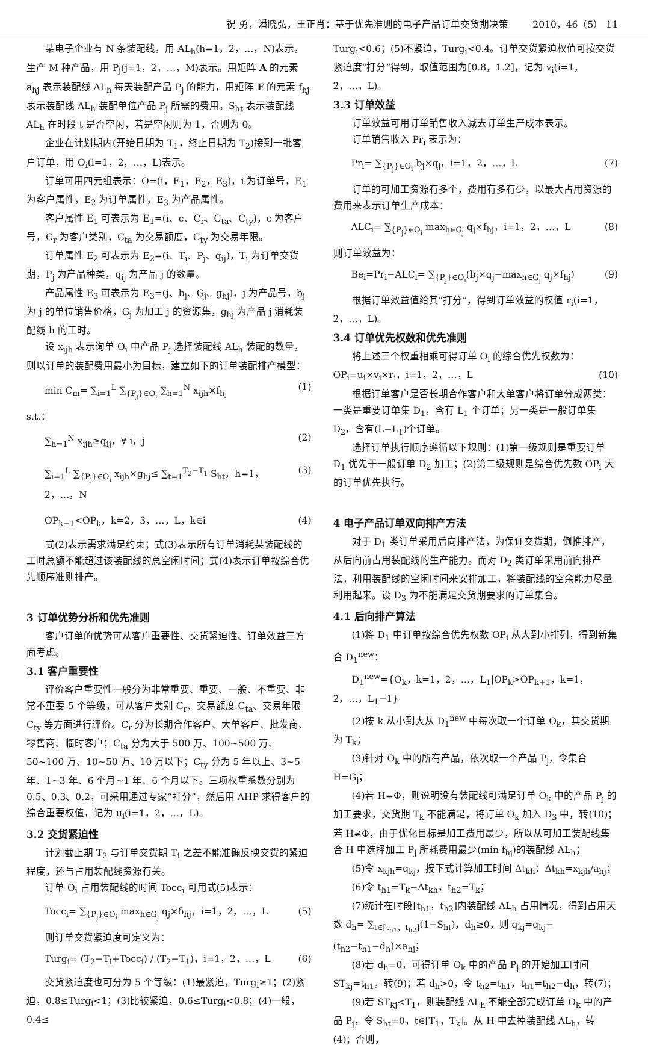祝 勇，潘晓弘，王正肖：基于优先准则的电子产品订单交货期决策 2010，46（5） 11
某电子企业有 N 条装配线，用 AL<sub>h</sub>(h=1，2，…，N)表示，生产 M 种产品，用 P<sub>j</sub>(j=1，2，…，M)表示。用矩阵 A 的元素 a<sub>hj</sub> 表示装配线 AL<sub>h</sub> 每天装配产品 P<sub>j</sub> 的能力，用矩阵 F 的元素 f<sub>hj</sub> 表示装配线 AL<sub>h</sub> 装配单位产品 P<sub>j</sub> 所需的费用。S<sub>ht</sub> 表示装配线 AL<sub>h</sub> 在时段 t 是否空闲，若是空闲则为 1，否则为 0。
企业在计划期内(开始日期为 T<sub>1</sub>，终止日期为 T<sub>2</sub>)接到一批客户订单，用 O<sub>i</sub>(i=1，2，…，L)表示。
订单可用四元组表示：O=(i，E<sub>1</sub>，E<sub>2</sub>，E<sub>3</sub>)，i 为订单号，E<sub>1</sub> 为客户属性，E<sub>2</sub> 为订单属性，E<sub>3</sub> 为产品属性。
客户属性 E<sub>1</sub> 可表示为 E<sub>1</sub>=(i、c、C<sub>r</sub>、C<sub>ta</sub>、C<sub>ty</sub>)，c 为客户号，C<sub>r</sub> 为客户类别，C<sub>ta</sub> 为交易额度，C<sub>ty</sub> 为交易年限。
订单属性 E<sub>2</sub> 可表示为 E<sub>2</sub>=(i、T<sub>i</sub>、P<sub>j</sub>、q<sub>ij</sub>)，T<sub>i</sub> 为订单交货期，P<sub>j</sub> 为产品种类，q<sub>ij</sub> 为产品 j 的数量。
产品属性 E<sub>3</sub> 可表示为 E<sub>3</sub>=(j、b<sub>j</sub>、G<sub>j</sub>、g<sub>hj</sub>)，j 为产品号，b<sub>j</sub> 为 j 的单位销售价格，G<sub>j</sub> 为加工 j 的资源集，g<sub>hj</sub> 为产品 j 消耗装配线 h 的工时。
设 x<sub>ijh</sub> 表示询单 O<sub>i</sub> 中产品 P<sub>j</sub> 选择装配线 AL<sub>h</sub> 装配的数量，则以订单的装配费用最小为目标，建立如下的订单装配排产模型：
min C<sub>m</sub>= ∑<sub>i=1</sub><sup>L</sup> ∑<sub>{P<sub>j</sub>}∈O<sub>i</sub></sub> ∑<sub>h=1</sub><sup>N</sup> x<sub>ijh</sub>×f<sub>hj</sub> (1)
s.t.：
∑<sub>h=1</sub><sup>N</sup> x<sub>ijh</sub>≥q<sub>ij</sub>，∀ i，j (2)
∑<sub>i=1</sub><sup>L</sup> ∑<sub>{P<sub>j</sub>}∈O<sub>i</sub></sub> x<sub>ijh</sub>×g<sub>hj</sub>≤ ∑<sub>t=1</sub><sup>T<sub>2</sub>−T<sub>1</sub></sup> S<sub>ht</sub>，h=1，2，…，N (3)
OP<sub>k−1</sub><OP<sub>k</sub>，k=2，3，…，L，k∈i (4)
式(2)表示需求满足约束；式(3)表示所有订单消耗某装配线的工时总额不能超过该装配线的总空闲时间；式(4)表示订单按综合优先顺序准则排产。
3 订单优势分析和优先准则
客户订单的优势可从客户重要性、交货紧迫性、订单效益三方面考虑。
3.1 客户重要性
评价客户重要性一般分为非常重要、重要、一般、不重要、非常不重要 5 个等级，可从客户类别 C<sub>r</sub>、交易额度 C<sub>ta</sub>、交易年限 C<sub>ty</sub> 等方面进行评价。C<sub>r</sub> 分为长期合作客户、大单客户、批发商、零售商、临时客户；C<sub>ta</sub> 分为大于 500 万、100~500 万、50~100 万、10~50 万、10 万以下；C<sub>ty</sub> 分为 5 年以上、3~5 年、1~3 年、6 个月~1 年、6 个月以下。三项权重系数分别为 0.5、0.3、0.2，可采用通过专家“打分”，然后用 AHP 求得客户的综合重要权值，记为 u<sub>i</sub>(i=1，2，…，L)。
3.2 交货紧迫性
计划截止期 T<sub>2</sub> 与订单交货期 T<sub>i</sub> 之差不能准确反映交货的紧迫程度，还与占用装配线资源有关。
订单 O<sub>i</sub> 占用装配线的时间 Tocc<sub>i</sub> 可用式(5)表示：
Tocc<sub>i</sub>= ∑<sub>{P<sub>j</sub>}∈O<sub>i</sub></sub> max<sub>h∈G<sub>j</sub></sub> q<sub>j</sub>×δ<sub>hj</sub>，i=1，2，…，L (5)
则订单交货紧迫度可定义为：
Turg<sub>i</sub>= (T<sub>2</sub>−T<sub>i</sub>+Tocc<sub>i</sub>) / (T<sub>2</sub>−T<sub>1</sub>)，i=1，2，…，L (6)
交货紧迫度也可分为 5 个等级：(1)最紧迫，Turg<sub>i</sub>≥1；(2)紧迫，0.8≤Turg<sub>i</sub><1；(3)比较紧迫，0.6≤Turg<sub>i</sub><0.8；(4)一般，0.4≤
Turg<sub>i</sub><0.6；(5)不紧迫，Turg<sub>i</sub><0.4。订单交货紧迫权值可按交货紧迫度“打分”得到，取值范围为[0.8，1.2]，记为 v<sub>i</sub>(i=1，2，…，L)。
3.3 订单效益
订单效益可用订单销售收入减去订单生产成本表示。
订单销售收入 Pr<sub>i</sub> 表示为：
Pr<sub>i</sub>= ∑<sub>{P<sub>j</sub>}∈O<sub>i</sub></sub> b<sub>j</sub>×q<sub>j</sub>，i=1，2，…，L (7)
订单的可加工资源有多个，费用有多有少，以最大占用资源的费用来表示订单生产成本：
ALC<sub>i</sub>= ∑<sub>{P<sub>j</sub>}∈O<sub>i</sub></sub> max<sub>h∈G<sub>j</sub></sub> q<sub>j</sub>×f<sub>hj</sub>，i=1，2，…，L (8)
则订单效益为：
Be<sub>i</sub>=Pr<sub>i</sub>−ALC<sub>i</sub>= ∑<sub>{P<sub>j</sub>}∈O<sub>i</sub></sub>(b<sub>j</sub>×q<sub>j</sub>−max<sub>h∈G<sub>j</sub></sub> q<sub>j</sub>×f<sub>hj</sub>) (9)
根据订单效益值给其“打分”，得到订单效益的权值 r<sub>i</sub>(i=1，2，…，L)。
3.4 订单优先权数和优先准则
将上述三个权重相乘可得订单 O<sub>i</sub> 的综合优先权数为：
OP<sub>i</sub>=u<sub>i</sub>×v<sub>i</sub>×r<sub>i</sub>，i=1，2，…，L (10)
根据订单客户是否长期合作客户和大单客户将订单分成两类：一类是重要订单集 D<sub>1</sub>，含有 L<sub>1</sub> 个订单；另一类是一般订单集 D<sub>2</sub>，含有(L−L<sub>1</sub>)个订单。
选择订单执行顺序遵循以下规则：(1)第一级规则是重要订单 D<sub>1</sub> 优先于一般订单 D<sub>2</sub> 加工；(2)第二级规则是综合优先数 OP<sub>i</sub> 大的订单优先执行。
4 电子产品订单双向排产方法
对于 D<sub>1</sub> 类订单采用后向排产法，为保证交货期，倒推排产，从后向前占用装配线的生产能力。而对 D<sub>2</sub> 类订单采用前向排产法，利用装配线的空闲时间来安排加工，将装配线的空余能力尽量利用起来。设 D<sub>3</sub> 为不能满足交货期要求的订单集合。
4.1 后向排产算法
(1)将 D<sub>1</sub> 中订单按综合优先权数 OP<sub>i</sub> 从大到小排列，得到新集合 D<sub>1</sub><sup>new</sup>：
D<sub>1</sub><sup>new</sup>={O<sub>k</sub>，k=1，2，…，L<sub>1</sub>|OP<sub>k</sub>>OP<sub>k+1</sub>，k=1，2，…，L<sub>1</sub>−1}
(2)按 k 从小到大从 D<sub>1</sub><sup>new</sup> 中每次取一个订单 O<sub>k</sub>，其交货期为 T<sub>k</sub>；
(3)针对 O<sub>k</sub> 中的所有产品，依次取一个产品 P<sub>j</sub>，令集合 H=G<sub>j</sub>；
(4)若 H=Φ，则说明没有装配线可满足订单 O<sub>k</sub> 中的产品 P<sub>j</sub> 的加工要求，交货期 T<sub>k</sub> 不能满足，将订单 O<sub>k</sub> 加入 D<sub>3</sub> 中，转(10)；若 H≠Φ，由于优化目标是加工费用最少，所以从可加工装配线集合 H 中选择加工 P<sub>j</sub> 所耗费用最少(min f<sub>hj</sub>)的装配线 AL<sub>h</sub>；
(5)令 x<sub>kjh</sub>=q<sub>kj</sub>，按下式计算加工时间 Δt<sub>kh</sub>：Δt<sub>kh</sub>=x<sub>kjh</sub>/a<sub>hj</sub>；
(6)令 t<sub>h1</sub>=T<sub>k</sub>−Δt<sub>kh</sub>，t<sub>h2</sub>=T<sub>k</sub>；
(7)统计在时段[t<sub>h1</sub>，t<sub>h2</sub>]内装配线 AL<sub>h</sub> 占用情况，得到占用天数 d<sub>h</sub>= ∑<sub>t∈[t<sub>h1</sub>，t<sub>h2</sub>]</sub>(1−S<sub>ht</sub>)，d<sub>h</sub>≥0，则 q<sub>kj</sub>=q<sub>kj</sub>−(t<sub>h2</sub>−t<sub>h1</sub>−d<sub>h</sub>)×a<sub>hj</sub>；
(8)若 d<sub>h</sub>=0，可得订单 O<sub>k</sub> 中的产品 P<sub>j</sub> 的开始加工时间 ST<sub>kj</sub>=t<sub>h1</sub>，转(9)；若 d<sub>h</sub>>0，令 t<sub>h2</sub>=t<sub>h1</sub>，t<sub>h1</sub>=t<sub>h2</sub>−d<sub>h</sub>，转(7)；
(9)若 ST<sub>kj</sub><T<sub>1</sub>，则装配线 AL<sub>h</sub> 不能全部完成订单 O<sub>k</sub> 中的产品 P<sub>j</sub>，令 S<sub>ht</sub>=0，t∈[T<sub>1</sub>，T<sub>k</sub>]。从 H 中去掉装配线 AL<sub>h</sub>，转(4)；否则，